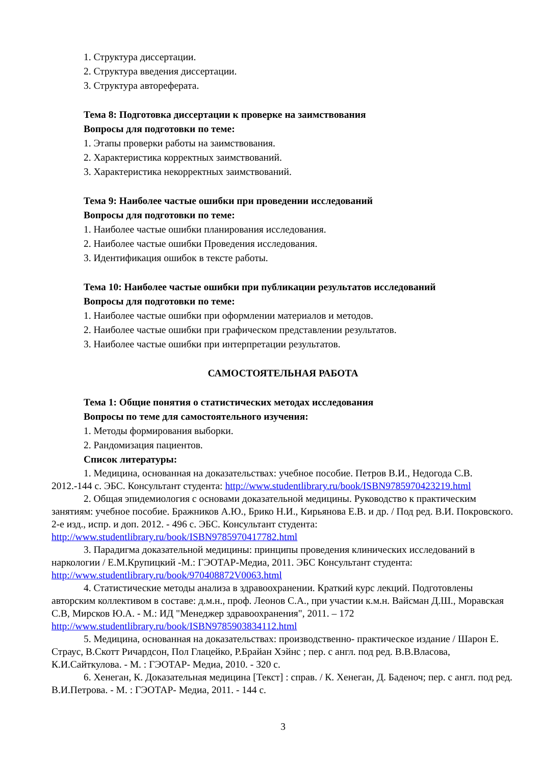1. Структура диссертации.
2. Структура введения диссертации.
3. Структура автореферата.
Тема 8: Подготовка диссертации к проверке на заимствования
Вопросы для подготовки по теме:
1. Этапы проверки работы на заимствования.
2. Характеристика корректных заимствований.
3. Характеристика некорректных заимствований.
Тема 9: Наиболее частые ошибки при проведении исследований
Вопросы для подготовки по теме:
1. Наиболее частые ошибки планирования исследования.
2. Наиболее частые ошибки Проведения исследования.
3. Идентификация ошибок в тексте работы.
Тема 10: Наиболее частые ошибки при публикации результатов исследований
Вопросы для подготовки по теме:
1. Наиболее частые ошибки при оформлении материалов и методов.
2. Наиболее частые ошибки при графическом представлении результатов.
3. Наиболее частые ошибки при интерпретации результатов.
САМОСТОЯТЕЛЬНАЯ РАБОТА
Тема 1: Общие понятия о статистических методах исследования
Вопросы по теме для самостоятельного изучения:
1. Методы формирования выборки.
2. Рандомизация пациентов.
Список литературы:
1. Медицина, основанная на доказательствах: учебное пособие. Петров В.И., Недогода С.В. 2012.-144 с. ЭБС. Консультант студента: http://www.studentlibrary.ru/book/ISBN9785970423219.html
2. Общая эпидемиология с основами доказательной медицины. Руководство к практическим занятиям: учебное пособие. Бражников А.Ю., Брико Н.И., Кирьянова Е.В. и др. / Под ред. В.И. Покровского. 2-е изд., испр. и доп. 2012. - 496 с. ЭБС. Консультант студента: http://www.studentlibrary.ru/book/ISBN9785970417782.html
3. Парадигма доказательной медицины: принципы проведения клинических исследований в наркологии / Е.М.Крупицкий -М.: ГЭОТАР-Медиа, 2011. ЭБС Консультант студента: http://www.studentlibrary.ru/book/970408872V0063.html
4. Статистические методы анализа в здравоохранении. Краткий курс лекций. Подготовлены авторским коллективом в составе: д.м.н., проф. Леонов С.А., при участии к.м.н. Вайсман Д.Ш., Моравская С.В, Мирсков Ю.А. - М.: ИД "Менеджер здравоохранения", 2011. – 172 http://www.studentlibrary.ru/book/ISBN9785903834112.html
5. Медицина, основанная на доказательствах: производственно- практическое издание / Шарон Е. Страус, В.Скотт Ричардсон, Пол Глацейко, Р.Брайан Хэйнс ; пер. с англ. под ред. В.В.Власова, К.И.Сайткулова. - М. : ГЭОТАР- Медиа, 2010. - 320 с.
6. Хенеган, К. Доказательная медицина [Текст] : справ. / К. Хенеган, Д. Баденоч; пер. с англ. под ред. В.И.Петрова. - М. : ГЭОТАР- Медиа, 2011. - 144 с.
3